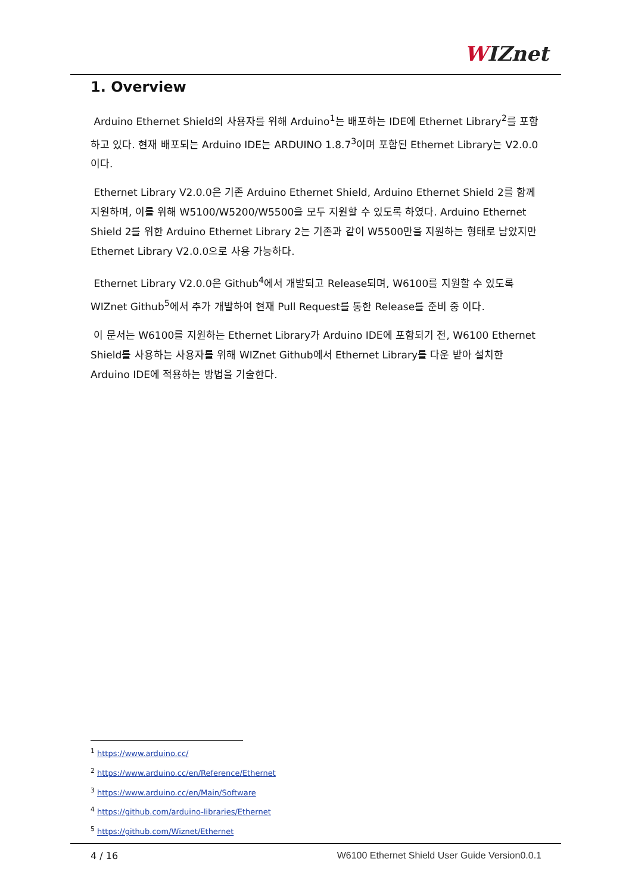WIZnet
1. Overview
Arduino Ethernet Shield의 사용자를 위해 Arduino<sup>1</sup>는 배포하는 IDE에 Ethernet Library<sup>2</sup>를 포함하고 있다. 현재 배포되는 Arduino IDE는 ARDUINO 1.8.7<sup>3</sup>이며 포함된 Ethernet Library는 V2.0.0이다.
Ethernet Library V2.0.0은 기존 Arduino Ethernet Shield, Arduino Ethernet Shield 2를 함께 지원하며, 이를 위해 W5100/W5200/W5500을 모두 지원할 수 있도록 하였다. Arduino Ethernet Shield 2를 위한 Arduino Ethernet Library 2는 기존과 같이 W5500만을 지원하는 형태로 남았지만 Ethernet Library V2.0.0으로 사용 가능하다.
Ethernet Library V2.0.0은 Github<sup>4</sup>에서 개발되고 Release되며, W6100를 지원할 수 있도록 WIZnet Github<sup>5</sup>에서 추가 개발하여 현재 Pull Request를 통한 Release를 준비 중 이다.
이 문서는 W6100를 지원하는 Ethernet Library가 Arduino IDE에 포함되기 전, W6100 Ethernet Shield를 사용하는 사용자를 위해 WIZnet Github에서 Ethernet Library를 다운 받아 설치한 Arduino IDE에 적용하는 방법을 기술한다.
<sup>1</sup> https://www.arduino.cc/
<sup>2</sup> https://www.arduino.cc/en/Reference/Ethernet
<sup>3</sup> https://www.arduino.cc/en/Main/Software
<sup>4</sup> https://github.com/arduino-libraries/Ethernet
<sup>5</sup> https://github.com/Wiznet/Ethernet
4 / 16 W6100 Ethernet Shield User Guide Version0.0.1